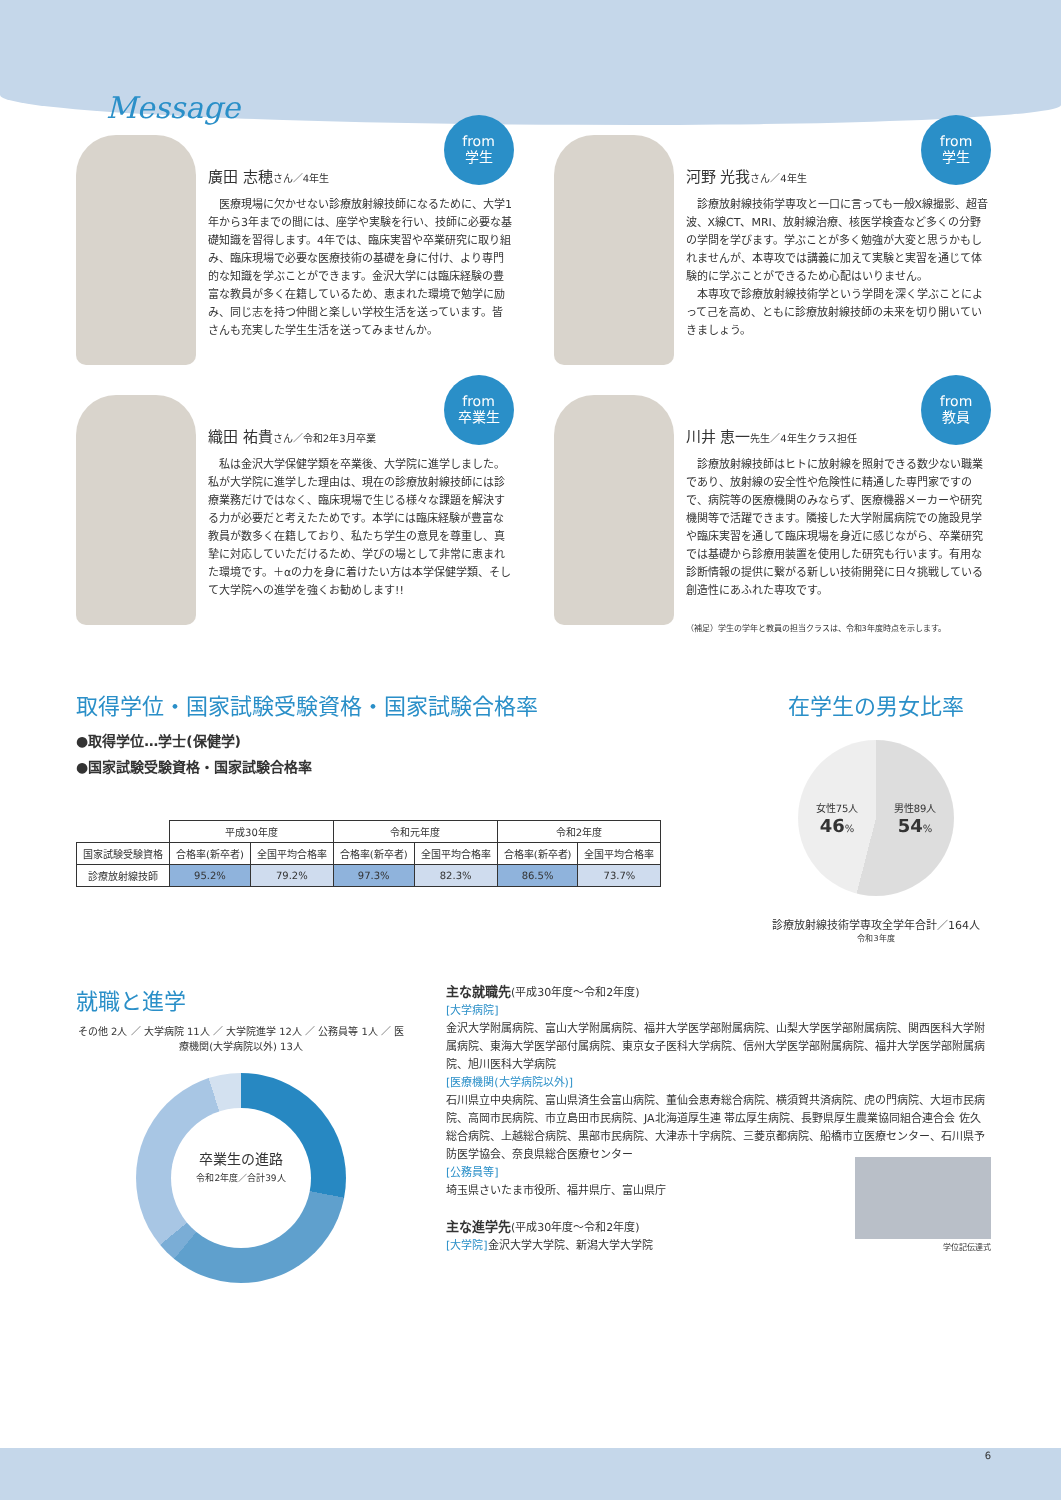Message
from
学生
廣田 志穂さん／4年生
　医療現場に欠かせない診療放射線技師になるために、大学1年から3年までの間には、座学や実験を行い、技師に必要な基礎知識を習得します。4年では、臨床実習や卒業研究に取り組み、臨床現場で必要な医療技術の基礎を身に付け、より専門的な知識を学ぶことができます。金沢大学には臨床経験の豊富な教員が多く在籍しているため、恵まれた環境で勉学に励み、同じ志を持つ仲間と楽しい学校生活を送っています。皆さんも充実した学生生活を送ってみませんか。
from
学生
河野 光我さん／4年生
　診療放射線技術学専攻と一口に言っても一般X線撮影、超音波、X線CT、MRI、放射線治療、核医学検査など多くの分野の学問を学びます。学ぶことが多く勉強が大変と思うかもしれませんが、本専攻では講義に加えて実験と実習を通じて体験的に学ぶことができるため心配はいりません。
　本専攻で診療放射線技術学という学問を深く学ぶことによって己を高め、ともに診療放射線技師の未来を切り開いていきましょう。
from
卒業生
織田 祐貴さん／令和2年3月卒業
　私は金沢大学保健学類を卒業後、大学院に進学しました。私が大学院に進学した理由は、現在の診療放射線技師には診療業務だけではなく、臨床現場で生じる様々な課題を解決する力が必要だと考えたためです。本学には臨床経験が豊富な教員が数多く在籍しており、私たち学生の意見を尊重し、真摯に対応していただけるため、学びの場として非常に恵まれた環境です。＋αの力を身に着けたい方は本学保健学類、そして大学院への進学を強くお勧めします!!
from
教員
川井 恵一先生／4年生クラス担任
　診療放射線技師はヒトに放射線を照射できる数少ない職業であり、放射線の安全性や危険性に精通した専門家ですので、病院等の医療機関のみならず、医療機器メーカーや研究機関等で活躍できます。隣接した大学附属病院での施設見学や臨床実習を通して臨床現場を身近に感じながら、卒業研究では基礎から診療用装置を使用した研究も行います。有用な診断情報の提供に繋がる新しい技術開発に日々挑戦している創造性にあふれた専攻です。
（補足）学生の学年と教員の担当クラスは、令和3年度時点を示します。
取得学位・国家試験受験資格・国家試験合格率
●取得学位…学士(保健学)
●国家試験受験資格・国家試験合格率
| | 平成30年度 | | 令和元年度 | | 令和2年度 | |
| --- | --- | --- | --- | --- | --- | --- |
| 国家試験受験資格 | 合格率(新卒者) | 全国平均合格率 | 合格率(新卒者) | 全国平均合格率 | 合格率(新卒者) | 全国平均合格率 |
| 診療放射線技師 | 95.2% | 79.2% | 97.3% | 82.3% | 86.5% | 73.7% |
在学生の男女比率
女性75人
46% 男性89人
54%
診療放射線技術学専攻全学年合計／164人
令和3年度
就職と進学
その他 2人 ／ 大学病院 11人 ／ 大学院進学 12人 ／ 公務員等 1人 ／ 医療機関(大学病院以外) 13人
卒業生の進路
令和2年度／合計39人
主な就職先(平成30年度〜令和2年度)
[大学病院]
金沢大学附属病院、富山大学附属病院、福井大学医学部附属病院、山梨大学医学部附属病院、関西医科大学附属病院、東海大学医学部付属病院、東京女子医科大学病院、信州大学医学部附属病院、福井大学医学部附属病院、旭川医科大学病院
[医療機関(大学病院以外)]
石川県立中央病院、富山県済生会富山病院、董仙会恵寿総合病院、横須賀共済病院、虎の門病院、大垣市民病院、高岡市民病院、市立島田市民病院、JA北海道厚生連 帯広厚生病院、長野県厚生農業協同組合連合会 佐久総合病院、上越総合病院、黒部市民病院、大津赤十字病院、三菱京都病院、船橋市立医療センター、石川県予防医学協会、奈良県総合医療センター
[公務員等]
埼玉県さいたま市役所、福井県庁、富山県庁
主な進学先(平成30年度〜令和2年度)
[大学院] 金沢大学大学院、新潟大学大学院
学位記伝達式
6